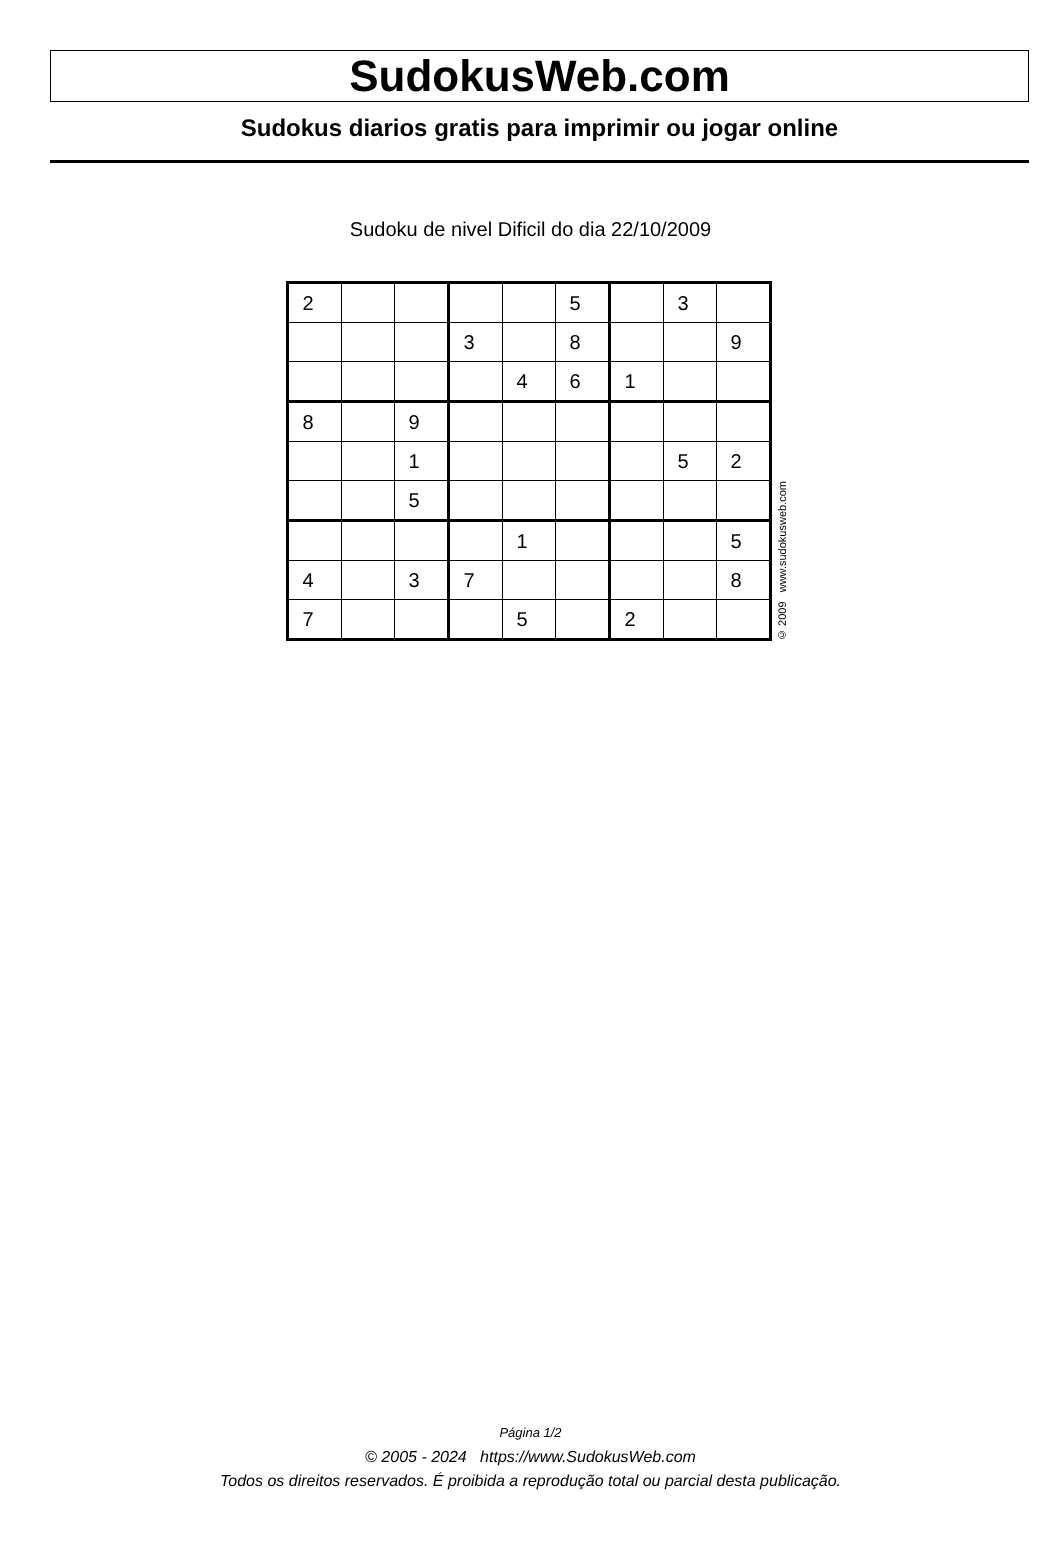SudokusWeb.com
Sudokus diarios gratis para imprimir ou jogar online
Sudoku de nivel Dificil do dia 22/10/2009
| 2 | | | | | 5 | | 3 | |
| | | | 3 | | 8 | | | 9 |
| | | | | 4 | 6 | 1 | | |
| 8 | | 9 | | | | | | |
| | | 1 | | | | | 5 | 2 |
| | | 5 | | | | | | |
| | | | | 1 | | | | 5 |
| 4 | | 3 | 7 | | | | | 8 |
| 7 | | | | 5 | | 2 | | |
© 2009 www.sudokusweb.com
Página 1/2
© 2005 - 2024 https://www.SudokusWeb.com
Todos os direitos reservados. É proibida a reprodução total ou parcial desta publicação.